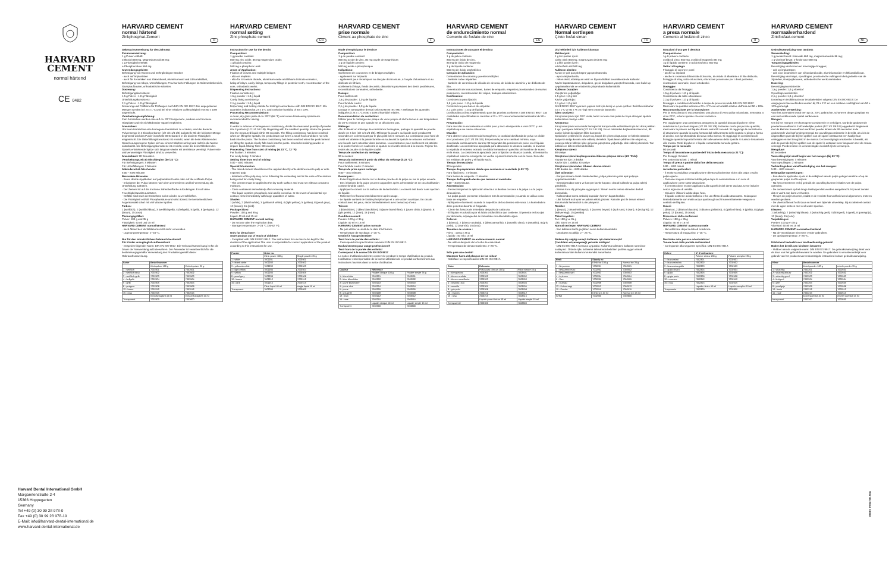HARVARD
CEMENT
normal härtend
CE 0482
Harvard Dental International GmbH
Margaretenstraße 2-4
15366 Hoppegarten
Germany
Tel +49 (0) 30 99 28 978-0
Fax +49 (0) 30 99 28 978-19
E-Mail: info@harvard-dental-international.de
www.harvard-dental-international.de
HARVARD CEMENT
normal härtend
Zinkphosphat-Zement
D
Gebrauchsanweisung für den Zahnarzt
Zusammensetzung:
1 g Pulver enthält:
Zinkoxid 860 mg, Magnesiumoxid 86 mg;
1 g Flüssigkeit enthält:
o-Phosphorsäure 560 mg
Anwendungsgebiete:
Befestigung von Kronen und mehrgliedrigen Brücken
- auch auf Implantaten
- auch für Keramiken aus Zirkondioxid, Aluminiumoxid und Lithiumdisilikat,
Befestigung von Inlays, Unterfüllungen, Provisorische Füllungen im Seitenzahnbereich, Stumpfaufbauten, orthodontische Arbeiten.
Dosierung:
Befestigungskonsistenz:
1,5 g Pulver : 1,0 g Flüssigkeit
Unterfüllungskonsistenz:
2,1 g Pulver : 1,0 g Flüssigkeit
Dosierung und Prüfklima für Prüfungen nach DIN EN ISO 9917: Die angegebenen Mengen werden bei 23 ± 1°C und bei einer relativen Luftfeuchtigkeit von 50 ± 10% angemischt.
Verarbeitungsempfehlung:
Zum Anmischen werden eine auf ca. 20°C temperierte, saubere und trockene Glasplatte und ein nichtfärbender Spatel empfohlen.
Anmischen:
Um beim Anmischen eine homogene Konsistenz zu erzielen, wird die dosierte Pulvermenge in 4 Einzelportionen (1/2 1/4 1/8 1/8) aufgeteilt. Mit der kleinsten Menge beginnend wird das Pulver innerhalb 90 Sekunden in die dosierte Flüssigkeit eingemischt. Die Unterfüllungskonsistenz ist erreicht, wenn die beim Abheben des Spatels ausgezogene Spitze sich zu einem Häkchen umlegt und nicht in die Masse zurücksinkt. Die Befestigungskonsistenz ist erreicht, wenn die beim Abheben des Spatels entstehende Spitze sich langsam wieder mit der Masse vereinigt. Pulverreste und verunreinigte Flüssigkeit sind zu verwerfen.
Anmischzeit: 90 Sekunden
Verarbeitungszeit ab Mischbeginn (bei 23 °C):
Für Befestigungen: 3 Minuten
Für Unterfüllungen: 2 Minuten
Abbindezeit ab Mischende:
5:00 – 8:00 Minuten
Besondere Hinweise:
- Keine direkte Applikation auf pulpanahes Dentin oder auf die eröffnete Pulpa.
- Irritationen der Pulpa können nach dem Zementieren und bei Verwendung als Unterfüllung auftreten.
- Der Zement ist auf die trockene Zahnoberfläche aufzubringen. Er soll ohne Feuchtigkeitszutritt aushärten.
- Gefäße sind nach der Entnahme sofort wieder zu verschließen.
- Die Flüssigkeit enthält Phosphorsäure und wirkt ätzend. Bei versehentlichem Augenkontakt sofort mit viel Wasser spülen.
Farben:
1 (weißlich), 2 (weißlichblau), 3 (weißlichgelb), 4 (hellgelb), 5 (gelb), 8 (perlgrau), 12 (braun), 15 (rosa)
Packungsgrößen:
Pulver: 100 g und 35 g
Flüssigkeit: 40 ml und 15 ml
HARVARD CEMENT normalhärtend
- nach Ablauf des Verfalldatums nicht mehr verwenden.
- Lagerungstemperatur: 2–28 °C.
Nur für den zahnärztlichen Gebrauch bestimmt!
Für Kinder unzugänglich aufbewahren!
- entspricht folgender Norm: DIN EN ISO 9917. Die Gebrauchsanweisung ist für die Dauer der Verwendung aufzubewahren. Der Anwender ist verantwortlich für die bestimmungsgemäße Verwendung des Produktes gemäß dieser Gebrauchsanweisung.
| Farbe | Bestellnummer | |
| --- | --- | --- |
| | Klinikpulver 100 g | Einfachpulver 35 g |
| 1 - weißlich | 7002201 | 7002501 |
| 2 - weißlich-blau | 7002202 | 7002502 |
| 3 - weißlich-gelb | 7002203 | 7002503 |
| 4 - hellgelb | 7002204 | 7002504 |
| 5 - gelb | 7002205 | 7002505 |
| 8 - perlgrau | 7002208 | 7002508 |
| 12 - braun | 7002212 | 7002512 |
| 15 - rosa | 7002215 | 7002515 |
| | Klinikflüssigkeit 40 ml | Einfachflüssigkeit 15 ml |
| Transparent | 7002300 | 7002600 |
HARVARD CEMENT
normal setting
Zinc phosphate cement
EN
Instruction for use for the dentist
Composition:
1 g powder contains:
860 mg zinc oxide, 86 mg magnesium oxide;
1 g liquid contains:
560 mg o-phosphoric acid.
Areas of Application:
Fixation of crowns and multiple bridges
- also on implants
- also for zirconium dioxide, aluminium oxide and lithium disilicate ceramics,
luting of inlays, cavity linings, temporary fillings in posterior teeth, reconstruction of the core, orthodontic works.
Dispensing Instructions:
Fixation consistency:
1.5 g powder : 1.0 g liquid
Cavity lining consistency:
2.1 g powder : 1.0 g liquid
Dispensing and testing climate for testing in accordance with DIN EN ISO 9917: Mix quantities indicated at 23 ± 1°C and a relative humidity of 50 ± 10%.
Processing Recommendations:
A clean, dry glass plate at ca. 20°C (68 °F) and a non-discolouring spatula are recommended for mixing.
Mixing:
In order to achieve a homogenous consistency, divide the measured quantity of powder into 4 portions (1/2 1/4 1/8 1/8). Beginning with the smallest quantity, stroke the powder into the measured liquid within 90 seconds. The filling consistency has been reached when on lifting the spatula, the peak drawn out forms a small hook and does not sink back into the paste. The fixation consistency has been reached when the peak formed on lifting the spatula slowly falls back into the paste. Discard remaining powder or impure liquid. Mixing Time: 90 seconds
Processing Time from start of mixing (at 23 °C, 72 °F):
For fixation: 3 minutes
For cavity lining: 2 minutes
Setting Time from end of mixing:
5:00 – 8:00 minutes
Special Information:
- The mixed cement should never be applied directly onto dentine near to pulp or onto exposed pulp.
- Irritations of the pulp may occur following the cementing and in the case of the mixture being used for cavity lining.
- The cement must be applied to the dry tooth surface and must set without contact to moisture.
- Close containers immediately after removing material.
- The liquid contains phosphoric acid and is corrosive. In the event of accidental eye contact, rinse immediately with large quantities of water.
Shades:
1 (white), 2 (bluish white), 3 (yellowish white), 4 (light yellow), 5 (yellow), 8 (pearl grey), 12 (brown), 15 (pink)
Package Sizes:
Powder: 100 g and 35 g
Liquid: 40 ml and 15 ml
HARVARD CEMENT normal setting
- Do not use after the expiration date.
- Storage temperature: 2–28 °C (36-82 °F).
Only for dental use!
Store product out of reach of children!
- Compliant with DIN EN ISO 9917. The instructions for use has to be kept for the duration of the application.The user is responsible for correct application of the product according to this instructions for use.
| Powder | Order no. | |
| --- | --- | --- |
| | Clinic power 100 g | Single powder 35 g |
| 1 - white | 7002201 | 7002501 |
| 2 - bluish white | 7002202 | 7002502 |
| 3 - yellowish white | 7002203 | 7002503 |
| 4 - light yellow | 7002204 | 7002504 |
| 5 - yellow | 7002205 | 7002505 |
| 8 - pearl grey | 7002208 | 7002508 |
| 12 - brown | 7002212 | 7002512 |
| 15 - pink | 7002215 | 7002515 |
| | Clinic liquid 40 ml | single liquid 15 ml |
| Transparent | 7002300 | 7002600 |
HARVARD CEMENT
prise normale
Ciment au phosphate de zinc
F
Mode d’emploi pour le dentiste
Composition:
1 g de poudre contient:
860 mg oxyde de zinc, 86 mg oxyde de magnésium;
1 g de liquide contient:
560 mg acide o-phosphorique
Indications:
Scellement de couronnes et de bridges multiples
- également sur implants
- également pour céramiques au dioxyde dezirconium, à l’oxyde d’aluminium et au disilicate de lithium,
scellement d’inlays, fonds de cavité, obturations provisoires des dents postérieures, reconstitutions coronaires, orthodontie.
Dosage:
Pour scellement:
1,5 g de poudre : 1,0 g de liquide
Pour fond de cavité:
2,1 g de poudre : 1,0 g de liquide
Dosage et atmosphère d’essai selon DIN EN ISO 9917: Mélanger les quantités indiquées à 23 ± 1°C et 50 ± 10% d’humidité relative.
Recommandation de confection:
Utiliser pour le mélange une plaque de verre propre et sèche tenue à une température de 20°C environ et une spatule ne se décolorant pas.
Mélange:
Afin d’obtenir un mélange de consistance homogène, partager la quantité de poudre dosée en 4 lots (1/2 1/4 1/8 1/8). Mélanger la poudre au liquide dosé pendant 90 secondes en commençant par le plus petit lot en remuant. La consistance pour fond de cavité est atteinte si la pointe formée en soulevant la spatule se retourne en formant une boucle sans retomber dans la masse. La consistance pour scellement est atteinte si la pointe formée en soulevant la spatule se réunit lentement à la masse. Rejeter les restes de poudre et de liquide souillé.
Temps de confection du mélange:
90 secondes
Temps du traitement à partir du début du mélange (à 23 °C):
Pour scellement: 3 minutes
Pour fond de cavité: 2 minutes
Temps de prise après mélange:
5:00 – 8:00 minutes
Remarques :
- Eviter l’application directe sur la dentine proche de la pulpe ou sur la pulpe ouverte.
- Des irritations de la pulpe peuvent apparaître après cémentation et en cas d’utilisation comme fond de cavité.
- Appliquer le ciment sur la surface de la dent sèche. Le ciment doit durcir sans éjection de liquide.
- Refermer les flacons immédiatement après usage.
- Le liquide contient de l’acide phosphorique et a une action caustique. En cas de contact avec les yeux, rincer immédiatement avec beaucoup d’eau.
Teintes:
1 (blanchâtre), 2 (bleu blanchâtre), 3 (jaune blanchâtre), 4 (jaune clair), 5 (jaune), 8 (gris perle), 12 (brun), 15 (rose)
Conditionnement:
Poudre: 100 g et 35 g
Liquide: 40 ml et 15 ml
HARVARD CEMENT prise normale
- Ne pas utiliser au-delà de la date d’échéance.
- Température de stockage: 2–28 °C.
Destiné à l’usage dentaire!
Tenir hors de portée des enfants!
- Correspond à la spécification suivante: DIN EN ISO 9917.
Exclusivement pour usage professionnel!
Tenir hors de la portée des enfants!
Correspond à la norme DIN EN ISO 9917
La notice d’utilisation doit être conservée pendant le temps d’utilisation du produit. L’utilisateur est responsable de la bonne utilisation de ce produit conformément aux instructions fournies dans la notice d’utilisation.
| Couleur | Référence | |
| --- | --- | --- |
| | Poudre clinique 100 g | Poudre simple 35 g |
| 1 - blanchâtre | 7002201 | 7002501 |
| 2 - blue blanchâtre | 7002202 | 7002502 |
| 3 - jaune blanchâtre | 7002203 | 7002503 |
| 4 - jaune clair | 7002204 | 7002504 |
| 5 - jaune | 7002205 | 7002505 |
| 8 - gris perle | 7002208 | 7002508 |
| 12 - brun | 7002212 | 7002512 |
| 15 - rose | 7002215 | 7002515 |
| | Liquide clinique 40 ml | Liquide simple 15 ml |
| Transparent | 7002300 | 7002600 |
HARVARD CEMENT
de endurecimiento normal
Cemento de fosfato de cinc
ES
Instrucciones de uso para el dentista
Composición:
1 g de polvo contiene:
860 mg de óxido de cinc,
86 mg de óxido de magnesio;
1 g de líquido contiene:
560 mg de ácido ortofosfórico
Campos de aplicación:
Cementación de coronas y puentes múltiples
- también sobre implantes
- también de ceramicas de dióxido de circonio, de óxido de aluminio y de disilicato de litio,
cementación de incrustaciones, bases de empaste, empastes provisionales de muelas posteriores, reconstrucción del raigón, trabajos ortodónticos.
Dosificación:
Consistencia para fijación:
1,5 g de polvo : 1,0 g de líquido
Consistencia para bases de empaste:
2,1 g de polvo : 1,0 g de líquido
Dosificación y clima reglamentario para las pruebas conforme a DIN EN ISO 9917: Las cantidades especificadas se mezclan a 23 ± 1ºC con una humedad ambiental de 50 ± 10%.
Preparación:
Para mezclar se recomienda un cristal puro y seco atemperado a unos 20°C y una espátula que no cause coloración.
Mezclar:
Para obtener una consistencia homogénea, la cantidad dosificada de polvo se divide en 4 porciones: (1/2 1/4 1/8 1/8). Empezando por una cantidad mínima, vaya mezclando continuamente durante 90 segundos las porciones de polvo en el líquido dosificado. La consistencia apropiada para obturación se alcanza cuando, al levantar la espátula el extremo extraído se dobla formando un ganchito sin hundirse de nuevo en la masa. La consistencia apropiada para la fijación se alcanza cuando, al levantar la espátula el extremo emergente se vuelve a juntar lentamente con la masa. Deseche los residuos de polvo y el líquido sucio.
Tiempo de mezclado:
90 segundos
Tiempo de preparación desde que comienza el mezclado (a 23 °C):
Para fijaciónes : 3 minutos
Para bases de empaste : 2 minutos
Tiempo de fraguado desde que termina el mezclado:
5:00 – 8:00 minutos
Advertencias:
- Desaconsejamos la aplicación directa a la dentina cercana a la pulpa o a la pulpa descubierta.
- La pulpa puede presentar irritaciones tras la cementación y cuando se utiliza como base de empaste.
- Aplíquese el cemento cuando la superficie de los dientes esté seca. La humedad no debe penetrar durante el fraguado.
- Cierre los frascos de inmediato después de cada uso.
- El líquido es cáustico por el ácido ortofosfórico que contiene. Si penetra en los ojos por descuido, enjuáguelos de inmediato con abundante agua.
Colores:
1 (blanco), 2 (blanco-azulado), 3 (blancoamarillo), 4 (amarillo claro), 5 (amarillo), 8 (gris perla), 12 (marrón), 15 (rosa)
Tamaños de envase :
Polvo : 100 g y 35 g
Líquido : 40 ml y 15 ml
HARVARD CEMENT de endurecimiento normal
- No utilizar después de la fecha de caducidad.
- Temperatura de almacenamiento: 2–28 °C.
Sólo para uso dental!
Mantener fuera del alcance de los niños!
- Satisface la especificación DIN EN ISO 9917.
| Color | Referncia | |
| --- | --- | --- |
| | Polvo para clínicas 100 g | Polvo simple 35 g |
| 1 - blanquecino | 7002201 | 7002501 |
| 2 - blanco azulado | 7002202 | 7002502 |
| 3 - blanco amarillento | 7002203 | 7002503 |
| 4 - amarillo claro | 7002204 | 7002504 |
| 5 - amarillo | 7002205 | 7002505 |
| 8 - gris perla | 7002208 | 7002508 |
| 12 - marrón | 7002212 | 7002512 |
| 15 - rosa | 7002215 | 7002515 |
| | Líquido para clínicas 40 ml | Líquido simple 15 ml |
| Transparente | 7002300 | 7002600 |
HARVARD CEMENT
Normal sertleşen
Çinko fosfat siman
TR
Diş hekimleri için kullanım kılavuzu
Muhteviyatı:
1 g toz şunları içerir:
Çinko oksit 860 mg, magnezyum oksit 86 mg;
1 g likit şunları içerir:
ortofosforik asit 560 mg
Kullanım alanları:
Kuron ve çok parçalı köprü yapıştırılmasında,
- ayrıca implantlarda,
- zirkon oksit, alüminyum oksit ve lityum disilikat seramiklerde de kullanılır.
Kavite kapatmalarının, dolguların, geçici dolguların yapıştırılmasında, core build-up uygulamalarında ve ortodontik çalışmalarda kullanılabilir.
Kullanım Dozajları:
Yapıştırma yoğunluğu:
1,5 g toz: 1,0 g likit
Kavite yoğunluğu:
2,1 g toz: 1,0 g likit
DIN EN ISO 9917 uyarınca yapılan test için dozaj ve çevre şartları: Belirtilen miktarlar 23 ± 1°C ve 50 ± % 10 nispi nem oranında karıştırılır.
İşlem tavsiyesi:
Karıştırma işlemi için 20°C ısıda, temiz ve kuru cam plaka ile boya atmayan spatula kullanılması tavsiye edilir.
Karıştırma:
Karıştırma işlemi esnasında homojen bir karışım elde edilebilmesi için toz dozaj miktarı 4 ayrı porsiyona bölünür (1/2 1/4 1/8 1/8). En az miktardan başlanmak üzere toz, 90 saniye içinde dozajlanan likite karıştırılır.
Spatulanın çekilmesi ile oluşan uç, küçük bir çıkıntı oluşturuyor ve kitlenin üstünde kalıyorsa dolgu kıvamı elde edilmiş demektir. Spatulanın çekilmesi ile oluşan uç, yavaşça tekrar kitlenin içine giriyorsa yapıştırma yoğunluğu elde edilmiş demektir. Toz artıkları ve kirlenen likit atılmalıdır.
Karıştırma süresi:
90 saniye
Karıştırma işlemi başlangıcından itibaren çalışma süresi (23 °C'de):
Yapıştırma için: 3 dakika
Kavite için: 1 dakika 30 saniye
Karıştırma işleminden itibaren donma süresi:
5:00 dakika ila – 8:00 dakika
Özel talimatlar:
- Karışım simanı direkt olarak dentine, pulpa yakınına yada açık pulpaya uygulanmamalıdır.
- Simanlamadan sonra ve karışım kavite kapatıcı olarak kullanılırsa pulpa tahrişi görülebilir.
- Simanı kuru diş yüzeyine uygulayınız. Siman nemle temas etmeden derhal donmalıdır.
- Kullanımdan sonra ambalaj kapakları hemen kapatılmalıdır.
- Likit fosforik asit içerir ve yakma etkisi gösterir. Kaza ile göz ile temas etmesi durumunda hemen bol su ile yıkayınız.
Renkler:
1 (beyaz), 2 (mavimsi beyaz), 3 (sarımsı beyaz) 4 (açık sarı), 5 (sarı), 8 (inci grisi), 12 (kahverengi), 15 (pembe)
Paket boyutları:
Toz: 100 g ve 35 g
Likit: 40 ml ve 15 ml
Normal sertleşen HARVARD CEMENT
- Son kullanım tarihi geçtikten sonra kullanılmamalıdır.
- Depolama sıcaklığı: 2 – 28 °C.
Sadece diş sağlığı amaçlı kullanımı için tasarlanmıştır!
Çocukların erişemeyeceği yerlerde saklayın!
- DIN EN ISO 9917 normuna uygundur. Kullanma talimatını kullanım süresince saklayınız. Ürünün işbu kullanma talimatında belirtilen şartlara uygun olarak kullanılmasından kullanıcının kendisi sorumludur.
| Renk | Sipariş no | |
| --- | --- | --- |
| | Klinik toz 100 g | Normal toz 35 g |
| 1 - Beyazımsı | 7002201 | 7002501 |
| 2 - Beyazımsı mavi | 7002202 | 7002502 |
| 3 - Beyazımsı-sarı | 7002203 | 7002503 |
| 4 - Açık sarı | 7002204 | 7002504 |
| 5 - Sarı | 7002205 | 7002505 |
| 8 - Gümüşi | 7002208 | 7002508 |
| 12 - Kahverengi | 7002212 | 7002512 |
| 15 - Pembe | 7002215 | 7002515 |
| | Klinik sıvı 40 ml | Normal sıvı 15 ml |
| Şeffaf | 7002300 | 7002600 |
HARVARD CEMENT
a presa normale
Cemento al fosfato di zinco
IT
Istruzioni d’uso per il dentista
Composizione:
1g di polvere contiene:
ossido di zinco 860 mg, ossido di magnesio 86 mg;
1g di liquido contiene: o-acido fosforico 560 mg
Settori d’impiego:
Fissaggio di corone e ponti
- anche su impianti
- anche in ceramica di biossido di zirconio, di ossido di alluminio e di litio disilicato,
fissaggio di inlay, sotto-otturazioni, otturazioni provvisorie per i denti posteriori, ricostruzioni coronarie, lavori ortodontici.
Dosaggio:
Consistenza da fissaggio:
1,5 g di polvere: 1,0 g di liquido
Consistenza da sotto-otturazione:
2,1 g di polvere: 1,0 g di liquido
Dosaggio e condizioni climatiche a scopo de prova secondo DIN EN ISO 9917:
Mescolare la quantità indicata a 23 ± 1°C con un’umidità relative dell’aria del 50 ± 10%.
Raccomandazione per la lavorazione:
Per la mescolanza si raccomandano una piastra di vetro pulita ed asciutta, temostata a circa 20°C, ed una spatola che non scolorisce.
Mescola:
Per raggiungere una consistenza omogenea la quantità dosata di polvere viène suddivisa in 4 porzioni singole (1/2 1/4 1/8 1/8). Iniziando con la più piccola quantità, mescolare la polvere nel liquido dosato entro 90 secondi. Si raggiunge la consistenza di otturazione quando la punta formata dal sollevamento della spatola si piega a forma di uncino, non sprofondando di nuovo nella massa. Si raggiunge la consistenza di fissaggio quando la punta formata dal sollevamento della spatola si riunisce lentamente alla massa. Resti di polvere e liquido contaminato sono da gettare.
Tempo per la mescola:
90 secondi
Tempo di lavorazione a partire dell’ inizio della mescola (a 23 °C):
Per fissaggi: 3 minuti
Per sotto-otturazioni: 2 minuti
Tempo di presa a partire dalla fine della mescola:
5:00 – 8:00 minuti
Avvertenze particolari:
- È molto sconsigliata un’applicazione diretta sulla dentina vicina alla polpa o sulla polpa aperta.
- Possono sorgere irritazioni della polpa dopo la cementazione e in caso di applicazione come sotto-otturazione.
- Il cemento deve essere applicato sulla superficie del dente asciutta. Deve indurire senza ingresso di umidità.
- Chiudere i flaconi subito dopo l’uso.
- Il liquido contiene acido fosforico e ha un effetto di acido attaccante. Sciacquare immediatamente con molta acqua qualora gli occhi inavvertitamente vengano a contatto del liquido.
Colori:
1 (bianco), 2 (bianco bluastro), 3 (bianco giallastro), 4 (giallo chiaro), 5 (giallo), 8 (grigio perla), 12 (bruno), 15 (rosa)
Dimensioni delle confezioni:
Polvere: 100 g e 35 g
Liquido: 40 ml e 15 ml
HARVARD CEMENT a presa normale
- Non utilizzare dopo la data di scadenza.
- Temperatura di magazzino: 2–28 °C.
Destinato solo per uso odontoiatrico!
Tenere fuori dalla portata dei bambini!
- Corrisponde alla seguente specifica: DIN EN ISO 9917.
| Colore | N° d’ordinazione | |
| --- | --- | --- |
| | Polvere clinica 100 g | Polvere semplice 35 g |
| 1 - biancastrai | 7002201 | 7002501 |
| 2 - biancastra-blu | 7002202 | 7002502 |
| 3 - biancastra-giallo | 7002203 | 7002503 |
| 4 - giallo chiaro | 7002204 | 7002504 |
| 5 - giallo | 7002205 | 7002505 |
| 8 - grigio perla | 7002208 | 7002508 |
| 12 - marrone | 7002212 | 7002512 |
| 15 - rosa | 7002215 | 7002515 |
| | Liquido clinico 40 ml | Liquido semplice 15 ml |
| Trasparente | 7002300 | 7002600 |
HARVARD CEMENT
normaalverhardend
Zinkfosfaat-cement
NL
Gebruiksaanwijzing voor tandarts
Samenstelling:
1 g poeder bevat: zinkoxide 860 mg, magnesiumoxide 86 mg;
1 g vloeistof bevat: o-fosforzuur 560 mg
Toepassingsgebieden:
Bevestiging van kronen en meerlagige bruggen;
- ook op implantaten;
- ook voor keramieken van zirkoniumdioxide, aluminiumoxide en lithiumdisilicaat.
Bevestiging van inlays, opvullingen, provisorische vullingen in het gedeelte van de zijtanden, stompopbouwen, orthodontische werkzaamheden.
Dosering:
Bevestigingsconsistentie:
1,5 g poeder: 1,0 g vloeistof
Opvullingsconsistentie:
2,1 g poeder: 1,0 g vloeistof
Dosering en testklimaat voor testdoeleinden volgens DIN EN ISO 9917: De aangegeven hoeveelheden worden bij 23 ± 1°C en een relatieve vochtigheid van 50 ± 10% gemengd.
Aanbevolen verwerking:
Voor het aanmaken wordt een op ca. 20°C gebrachte, schone en droge glasplaat en een niet verkleurende spatel aanbevolen.
Mengen:
Om bij het mengen een homogene consistentie te verkrijgen, wordt de gedoseerde poederhoeveelheid in 4 afzonderlijke porties (1/2 1/4 1/8 1/8) opgedeeld. Beginnend met de kleinste hoeveelheid wordt het poeder binnen de 90 seconden in de gedoseerde vloeistof ondergemengd. De opvullingsconsistentie is bereikt, als zich de uitgetrokken punt die bij het optillen van de spatel ontstaat tot een haakje laat omleggen en niet terugzinkt in de massa. De bevestigingsconsistentie is bereikt, als zich de punt die bij het optillen van de spatel is ontstaan weer langzaam met de massa verenigt. Poederresten en verontreinigde vloeistof zijn te verwerpen.
Mengduur:
90 seconden
Verwerkingstijd vanaf begin van het mengen (bij 23 °C):
Voor bevestigingen: 3 minuten
Voor opvullingen: 2 minuten
Verhardingsduur vanaf beëindiging van het mengen:
5:00 – 8:00 minuten
Belangrijke opmerkingen:
- Een directe applicatie op de in de nabijheid van de pulpa gelegen dentine of op de geopende pulpa is af te wijzen.
- Na het cementeren en bij gebruik als opvulling kunnen irritaties van de pulpa optreden.
- De cement moet op het droge tandoppervlak worden aangebracht. Hij moet zonder dat er vocht aan komt verharden.
- Flesjes en potjes moeten, nadat er de vereiste hoeveelheid werd afgenomen, meteen worden gesloten.
- De vloeistof bevat fosforzuur en heeft een bijtende uitwerking. Bij accidenteel contact met de ogen meteen met veel water spoelen.
Kleuren:
1 (witachtig), 2 (witachtig blauw), 3 (witachtig geel), 4 (lichtgeel), 5 (geel), 8 (parelgrijs), 12 (bruin), 15 (roze)
Verpakkingen:
Poeder: 100 g en 35 g
Vloeistof: 40 ml en 15 ml
HARVARD CEMENT normaalverhardend
- Na de vervaldatum niet meer verder gebruiken.
- De opslagtemperatur: 2–28 °C.
Uitsluitend bedoeld voor tandheelkundig gebruik!
Buiten het bereik van kinderen bewaren!
- Voldoet aan de volgende norm: DIN EN ISO 9917. De gebruiksaanwijzing dient voor de duur van het gebruik bewaard te worden. De gebruiker is verantwoordelijk voor gebruik van het product overeenkomstig de instructies in deze gebruiksaanwijzing.
| Kleur | Bestelnummer | |
| --- | --- | --- |
| | kliniekpoeder 100 g | enkele poeder 35 g |
| 1 - witachtig | 7002201 | 7002501 |
| 2 - witachtig blauw | 7002202 | 7002502 |
| 3 - witachtig geel | 7002203 | 7002503 |
| 4 - lichtgeel | 7002204 | 7002504 |
| 5 - geel | 7002205 | 7002505 |
| 8 - parelgrijs | 7002208 | 7002508 |
| 12 - bruin | 7002212 | 7002512 |
| 15 - roze | 7002215 | 7002515 |
| | kliniekvloeistof 40 ml | enkele vloeistof 15 ml |
| transparant | 7002300 | 7002600 |
V07 01/2014 10010